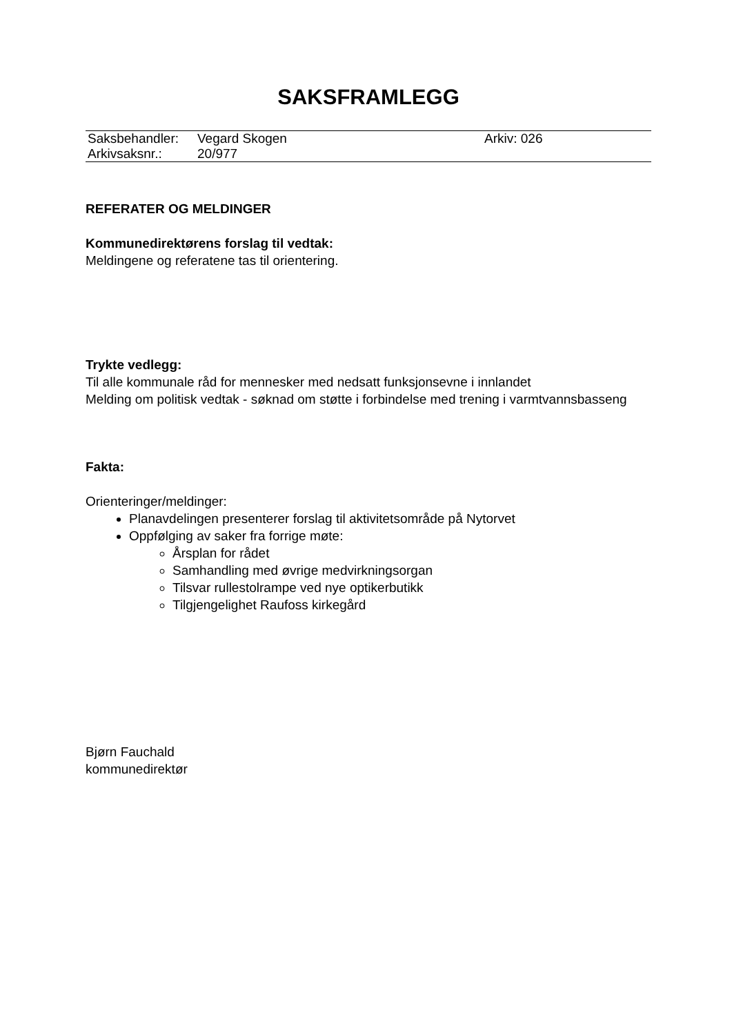SAKSFRAMLEGG
| Saksbehandler: | Vegard Skogen | Arkiv: 026 |
| Arkivsaksnr.: | 20/977 | |
REFERATER OG MELDINGER
Kommunedirektørens forslag til vedtak:
Meldingene og referatene tas til orientering.
Trykte vedlegg:
Til alle kommunale råd for mennesker med nedsatt funksjonsevne i innlandet
Melding om politisk vedtak - søknad om støtte i forbindelse med trening i varmtvannsbasseng
Fakta:
Orienteringer/meldinger:
Planavdelingen presenterer forslag til aktivitetsområde på Nytorvet
Oppfølging av saker fra forrige møte:
Årsplan for rådet
Samhandling med øvrige medvirkningsorgan
Tilsvar rullestolrampe ved nye optikerbutikk
Tilgjengelighet Raufoss kirkegård
Bjørn Fauchald
kommunedirektør